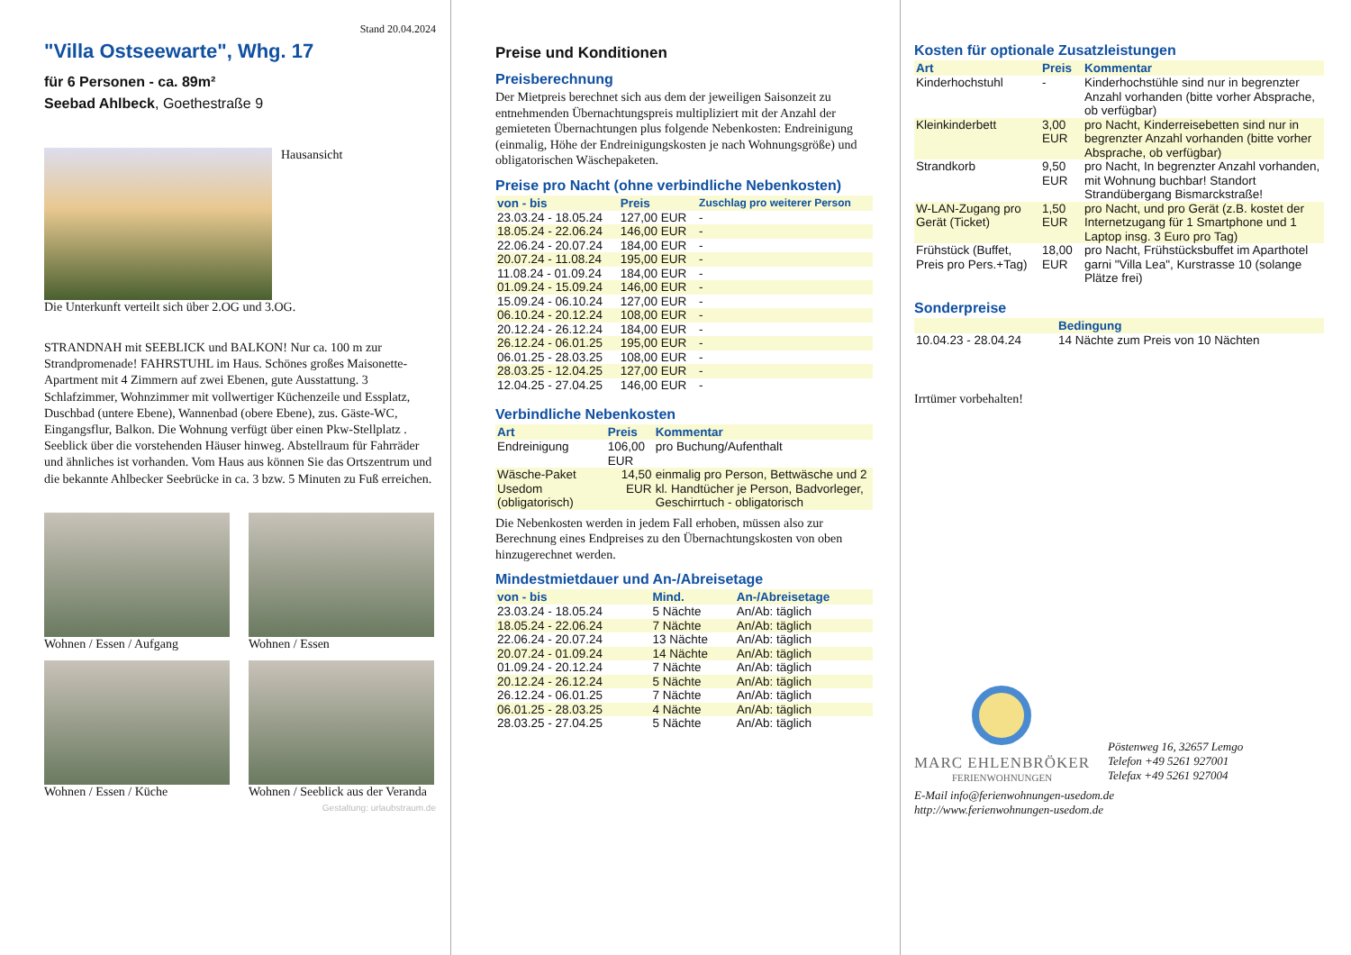Stand 20.04.2024
"Villa Ostseewarte", Whg. 17
für 6 Personen - ca. 89m²
Seebad Ahlbeck, Goethestraße 9
Hausansicht
Die Unterkunft verteilt sich über 2.OG und 3.OG.
STRANDNAH mit SEEBLICK und BALKON! Nur ca. 100 m zur Strandpromenade! FAHRSTUHL im Haus. Schönes großes Maisonette-Apartment mit 4 Zimmern auf zwei Ebenen, gute Ausstattung. 3 Schlafzimmer, Wohnzimmer mit vollwertiger Küchenzeile und Essplatz, Duschbad (untere Ebene), Wannenbad (obere Ebene), zus. Gäste-WC, Eingangsflur, Balkon. Die Wohnung verfügt über einen Pkw-Stellplatz . Seeblick über die vorstehenden Häuser hinweg. Abstellraum für Fahrräder und ähnliches ist vorhanden. Vom Haus aus können Sie das Ortszentrum und die bekannte Ahlbecker Seebrücke in ca. 3 bzw. 5 Minuten zu Fuß erreichen.
Wohnen / Essen / Aufgang
Wohnen / Essen
Wohnen / Essen / Küche
Wohnen / Seeblick aus der Veranda
Gestaltung: urlaubstraum.de
Preise und Konditionen
Preisberechnung
Der Mietpreis berechnet sich aus dem der jeweiligen Saisonzeit zu entnehmenden Übernachtungspreis multipliziert mit der Anzahl der gemieteten Übernachtungen plus folgende Nebenkosten: Endreinigung (einmalig, Höhe der Endreinigungskosten je nach Wohnungsgröße) und obligatorischen Wäschepaketen.
Preise pro Nacht (ohne verbindliche Nebenkosten)
| von - bis | Preis | Zuschlag pro weiterer Person |
| --- | --- | --- |
| 23.03.24 - 18.05.24 | 127,00 EUR | - |
| 18.05.24 - 22.06.24 | 146,00 EUR | - |
| 22.06.24 - 20.07.24 | 184,00 EUR | - |
| 20.07.24 - 11.08.24 | 195,00 EUR | - |
| 11.08.24 - 01.09.24 | 184,00 EUR | - |
| 01.09.24 - 15.09.24 | 146,00 EUR | - |
| 15.09.24 - 06.10.24 | 127,00 EUR | - |
| 06.10.24 - 20.12.24 | 108,00 EUR | - |
| 20.12.24 - 26.12.24 | 184,00 EUR | - |
| 26.12.24 - 06.01.25 | 195,00 EUR | - |
| 06.01.25 - 28.03.25 | 108,00 EUR | - |
| 28.03.25 - 12.04.25 | 127,00 EUR | - |
| 12.04.25 - 27.04.25 | 146,00 EUR | - |
Verbindliche Nebenkosten
| Art | Preis | Kommentar |
| --- | --- | --- |
| Endreinigung | 106,00 EUR | pro Buchung/Aufenthalt |
| Wäsche-Paket Usedom (obligatorisch) | 14,50 EUR | einmalig pro Person, Bettwäsche und 2 kl. Handtücher je Person, Badvorleger, Geschirrtuch - obligatorisch |
Die Nebenkosten werden in jedem Fall erhoben, müssen also zur Berechnung eines Endpreises zu den Übernachtungskosten von oben hinzugerechnet werden.
Mindestmietdauer und An-/Abreisetage
| von - bis | Mind. | An-/Abreisetage |
| --- | --- | --- |
| 23.03.24 - 18.05.24 | 5 Nächte | An/Ab: täglich |
| 18.05.24 - 22.06.24 | 7 Nächte | An/Ab: täglich |
| 22.06.24 - 20.07.24 | 13 Nächte | An/Ab: täglich |
| 20.07.24 - 01.09.24 | 14 Nächte | An/Ab: täglich |
| 01.09.24 - 20.12.24 | 7 Nächte | An/Ab: täglich |
| 20.12.24 - 26.12.24 | 5 Nächte | An/Ab: täglich |
| 26.12.24 - 06.01.25 | 7 Nächte | An/Ab: täglich |
| 06.01.25 - 28.03.25 | 4 Nächte | An/Ab: täglich |
| 28.03.25 - 27.04.25 | 5 Nächte | An/Ab: täglich |
Kosten für optionale Zusatzleistungen
| Art | Preis | Kommentar |
| --- | --- | --- |
| Kinderhochstuhl | - | Kinderhochstühle sind nur in begrenzter Anzahl vorhanden (bitte vorher Absprache, ob verfügbar) |
| Kleinkinderbett | 3,00 EUR | pro Nacht, Kinderreisebetten sind nur in begrenzter Anzahl vorhanden (bitte vorher Absprache, ob verfügbar) |
| Strandkorb | 9,50 EUR | pro Nacht, In begrenzter Anzahl vorhanden, mit Wohnung buchbar! Standort Strandübergang Bismarckstraße! |
| W-LAN-Zugang pro Gerät (Ticket) | 1,50 EUR | pro Nacht, und pro Gerät (z.B. kostet der Internetzugang für 1 Smartphone und 1 Laptop insg. 3 Euro pro Tag) |
| Frühstück (Buffet, Preis pro Pers.+Tag) | 18,00 EUR | pro Nacht, Frühstücksbuffet im Aparthotel garni "Villa Lea", Kurstrasse 10 (solange Plätze frei) |
Sonderpreise
| | Bedingung |
| --- | --- |
| 10.04.23 - 28.04.24 | 14 Nächte zum Preis von 10 Nächten |
Irrtümer vorbehalten!
MARC EHLENBRÖKER
FERIENWOHNUNGEN
Pöstenweg 16, 32657 Lemgo
Telefon +49 5261 927001
Telefax +49 5261 927004
E-Mail info@ferienwohnungen-usedom.de
http://www.ferienwohnungen-usedom.de